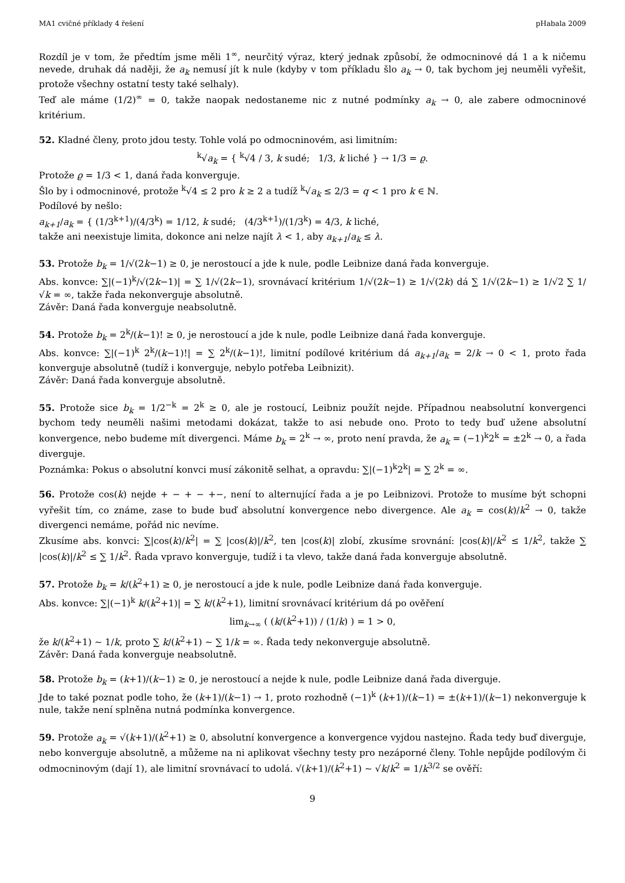MA1 cvičné příklady 4 řešení pHabala 2009
Rozdíl je v tom, že předtím jsme měli 1<sup>∞</sup>, neurčitý výraz, který jednak způsobí, že odmocninové dá 1 a k ničemu nevede, druhak dá naději, že a<sub>k</sub> nemusí jít k nule (kdyby v tom příkladu šlo a<sub>k</sub> → 0, tak bychom jej neuměli vyřešit, protože všechny ostatní testy také selhaly).
Teď ale máme (1/2)<sup>∞</sup> = 0, takže naopak nedostaneme nic z nutné podmínky a<sub>k</sub> → 0, ale zabere odmocninové kritérium.
52. Kladné členy, proto jdou testy. Tohle volá po odmocninovém, asi limitním:
<sup>k</sup>√a<sub>k</sub> = { <sup>k</sup>√4 / 3, k sudé; 1/3, k liché } → 1/3 = ϱ.
Protože ϱ = 1/3 < 1, daná řada konverguje.
Šlo by i odmocninové, protože <sup>k</sup>√4 ≤ 2 pro k ≥ 2 a tudíž <sup>k</sup>√a<sub>k</sub> ≤ 2/3 = q < 1 pro k ∈ ℕ.
Podílové by nešlo:
a<sub>k+1</sub>/a<sub>k</sub> = { (1/3<sup>k+1</sup>)/(4/3<sup>k</sup>) = 1/12, k sudé; (4/3<sup>k+1</sup>)/(1/3<sup>k</sup>) = 4/3, k liché,
takže ani neexistuje limita, dokonce ani nelze najít λ < 1, aby a<sub>k+1</sub>/a<sub>k</sub> ≤ λ.
53. Protože b<sub>k</sub> = 1/√(2k−1) ≥ 0, je nerostoucí a jde k nule, podle Leibnize daná řada konverguje.
Abs. konvce: ∑|(−1)<sup>k</sup>/√(2k−1)| = ∑ 1/√(2k−1), srovnávací kritérium 1/√(2k−1) ≥ 1/√(2k) dá ∑ 1/√(2k−1) ≥ 1/√2 ∑ 1/√k = ∞, takže řada nekonverguje absolutně.
Závěr: Daná řada konverguje neabsolutně.
54. Protože b<sub>k</sub> = 2<sup>k</sup>/(k−1)! ≥ 0, je nerostoucí a jde k nule, podle Leibnize daná řada konverguje.
Abs. konvce: ∑|(−1)<sup>k</sup> 2<sup>k</sup>/(k−1)!| = ∑ 2<sup>k</sup>/(k−1)!, limitní podílové kritérium dá a<sub>k+1</sub>/a<sub>k</sub> = 2/k → 0 < 1, proto řada konverguje absolutně (tudíž i konverguje, nebylo potřeba Leibnizit).
Závěr: Daná řada konverguje absolutně.
55. Protože sice b<sub>k</sub> = 1/2<sup>−k</sup> = 2<sup>k</sup> ≥ 0, ale je rostoucí, Leibniz použít nejde. Případnou neabsolutní konvergenci bychom tedy neuměli našimi metodami dokázat, takže to asi nebude ono. Proto to tedy buď užene absolutní konvergence, nebo budeme mít divergenci. Máme b<sub>k</sub> = 2<sup>k</sup> → ∞, proto není pravda, že a<sub>k</sub> = (−1)<sup>k</sup>2<sup>k</sup> = ±2<sup>k</sup> → 0, a řada diverguje.
Poznámka: Pokus o absolutní konvci musí zákonitě selhat, a opravdu: ∑|(−1)<sup>k</sup>2<sup>k</sup>| = ∑ 2<sup>k</sup> = ∞.
56. Protože cos(k) nejde + − + − +−, není to alternující řada a je po Leibnizovi. Protože to musíme být schopni vyřešit tím, co známe, zase to bude buď absolutní konvergence nebo divergence. Ale a<sub>k</sub> = cos(k)/k<sup>2</sup> → 0, takže divergenci nemáme, pořád nic nevíme.
Zkusíme abs. konvci: ∑|cos(k)/k<sup>2</sup>| = ∑ |cos(k)|/k<sup>2</sup>, ten |cos(k)| zlobí, zkusíme srovnání: |cos(k)|/k<sup>2</sup> ≤ 1/k<sup>2</sup>, takže ∑ |cos(k)|/k<sup>2</sup> ≤ ∑ 1/k<sup>2</sup>. Řada vpravo konverguje, tudíž i ta vlevo, takže daná řada konverguje absolutně.
57. Protože b<sub>k</sub> = k/(k<sup>2</sup>+1) ≥ 0, je nerostoucí a jde k nule, podle Leibnize daná řada konverguje.
Abs. konvce: ∑|(−1)<sup>k</sup> k/(k<sup>2</sup>+1)| = ∑ k/(k<sup>2</sup>+1), limitní srovnávací kritérium dá po ověření
lim<sub>k→∞</sub> ( (k/(k<sup>2</sup>+1)) / (1/k) ) = 1 > 0,
že k/(k<sup>2</sup>+1) ∼ 1/k, proto ∑ k/(k<sup>2</sup>+1) ∼ ∑ 1/k = ∞. Řada tedy nekonverguje absolutně.
Závěr: Daná řada konverguje neabsolutně.
58. Protože b<sub>k</sub> = (k+1)/(k−1) ≥ 0, je nerostoucí a nejde k nule, podle Leibnize daná řada diverguje.
Jde to také poznat podle toho, že (k+1)/(k−1) → 1, proto rozhodně (−1)<sup>k</sup> (k+1)/(k−1) = ±(k+1)/(k−1) nekonverguje k nule, takže není splněna nutná podmínka konvergence.
59. Protože a<sub>k</sub> = √(k+1)/(k<sup>2</sup>+1) ≥ 0, absolutní konvergence a konvergence vyjdou nastejno. Řada tedy buď diverguje, nebo konverguje absolutně, a můžeme na ni aplikovat všechny testy pro nezáporné členy. Tohle nepůjde podílovým či odmocninovým (dají 1), ale limitní srovnávací to udolá. √(k+1)/(k<sup>2</sup>+1) ∼ √k/k<sup>2</sup> = 1/k<sup>3/2</sup> se ověří:
9